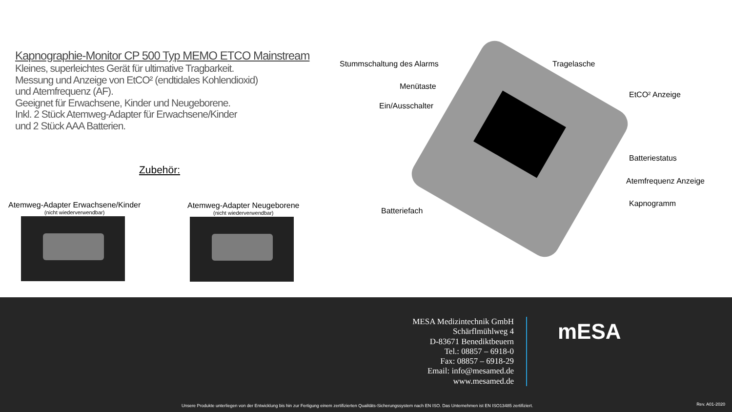Kapnographie-Monitor CP 500 Typ MEMO ETCO Mainstream
Kleines, superleichtes Gerät für ultimative Tragbarkeit.
Messung und Anzeige von EtCO² (endtidales Kohlendioxid)
und Atemfrequenz (AF).
Geeignet für Erwachsene, Kinder und Neugeborene.
Inkl. 2 Stück Atemweg-Adapter für Erwachsene/Kinder
und 2 Stück AAA Batterien.
Zubehör:
Atemweg-Adapter Erwachsene/Kinder
(nicht wiederverwendbar)
Atemweg-Adapter Neugeborene
(nicht wiederverwendbar)
Stummschaltung des Alarms Tragelasche
Menütaste
EtCO² Anzeige
Ein/Ausschalter
Batteriestatus
Atemfrequenz Anzeige
Kapnogramm
Batteriefach
MESA Medizintechnik GmbH
Schärflmühlweg 4
D-83671 Benediktbeuern
Tel.: 08857 – 6918-0
Fax: 08857 – 6918-29
Email: info@mesamed.de
www.mesamed.de
mESA
Unsere Produkte unterliegen von der Entwicklung bis hin zur Fertigung einem zertifizierten Qualitäts-Sicherungssystem nach EN ISO. Das Unternehmen ist EN ISO13485 zertifiziert.
Rev. A01-2020